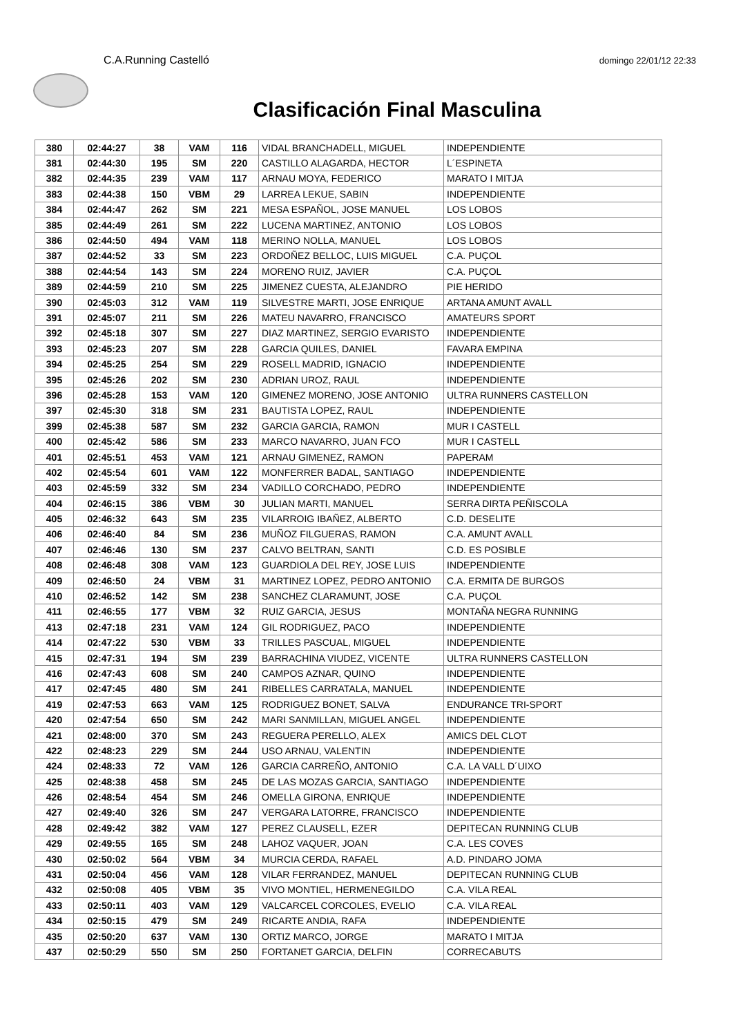C.A.Running Castelló domingo 22/01/12 22:33
Clasificación Final Masculina
| 380 | 02:44:27 | 38 | VAM | 116 | VIDAL BRANCHADELL, MIGUEL | INDEPENDIENTE |
| 381 | 02:44:30 | 195 | SM | 220 | CASTILLO ALAGARDA, HECTOR | L´ESPINETA |
| 382 | 02:44:35 | 239 | VAM | 117 | ARNAU MOYA, FEDERICO | MARATO I MITJA |
| 383 | 02:44:38 | 150 | VBM | 29 | LARREA LEKUE, SABIN | INDEPENDIENTE |
| 384 | 02:44:47 | 262 | SM | 221 | MESA ESPAÑOL, JOSE MANUEL | LOS LOBOS |
| 385 | 02:44:49 | 261 | SM | 222 | LUCENA MARTINEZ, ANTONIO | LOS LOBOS |
| 386 | 02:44:50 | 494 | VAM | 118 | MERINO NOLLA, MANUEL | LOS LOBOS |
| 387 | 02:44:52 | 33 | SM | 223 | ORDOÑEZ BELLOC, LUIS MIGUEL | C.A. PUÇOL |
| 388 | 02:44:54 | 143 | SM | 224 | MORENO RUIZ, JAVIER | C.A. PUÇOL |
| 389 | 02:44:59 | 210 | SM | 225 | JIMENEZ CUESTA, ALEJANDRO | PIE HERIDO |
| 390 | 02:45:03 | 312 | VAM | 119 | SILVESTRE MARTI, JOSE ENRIQUE | ARTANA AMUNT AVALL |
| 391 | 02:45:07 | 211 | SM | 226 | MATEU NAVARRO, FRANCISCO | AMATEURS SPORT |
| 392 | 02:45:18 | 307 | SM | 227 | DIAZ MARTINEZ, SERGIO EVARISTO | INDEPENDIENTE |
| 393 | 02:45:23 | 207 | SM | 228 | GARCIA QUILES, DANIEL | FAVARA EMPINA |
| 394 | 02:45:25 | 254 | SM | 229 | ROSELL MADRID, IGNACIO | INDEPENDIENTE |
| 395 | 02:45:26 | 202 | SM | 230 | ADRIAN UROZ, RAUL | INDEPENDIENTE |
| 396 | 02:45:28 | 153 | VAM | 120 | GIMENEZ MORENO, JOSE ANTONIO | ULTRA RUNNERS CASTELLON |
| 397 | 02:45:30 | 318 | SM | 231 | BAUTISTA LOPEZ, RAUL | INDEPENDIENTE |
| 399 | 02:45:38 | 587 | SM | 232 | GARCIA GARCIA, RAMON | MUR I CASTELL |
| 400 | 02:45:42 | 586 | SM | 233 | MARCO NAVARRO, JUAN FCO | MUR I CASTELL |
| 401 | 02:45:51 | 453 | VAM | 121 | ARNAU GIMENEZ, RAMON | PAPERAM |
| 402 | 02:45:54 | 601 | VAM | 122 | MONFERRER BADAL, SANTIAGO | INDEPENDIENTE |
| 403 | 02:45:59 | 332 | SM | 234 | VADILLO CORCHADO, PEDRO | INDEPENDIENTE |
| 404 | 02:46:15 | 386 | VBM | 30 | JULIAN MARTI, MANUEL | SERRA DIRTA PEÑISCOLA |
| 405 | 02:46:32 | 643 | SM | 235 | VILARROIG IBAÑEZ, ALBERTO | C.D. DESELITE |
| 406 | 02:46:40 | 84 | SM | 236 | MUÑOZ FILGUERAS, RAMON | C.A. AMUNT AVALL |
| 407 | 02:46:46 | 130 | SM | 237 | CALVO BELTRAN, SANTI | C.D. ES POSIBLE |
| 408 | 02:46:48 | 308 | VAM | 123 | GUARDIOLA DEL REY, JOSE LUIS | INDEPENDIENTE |
| 409 | 02:46:50 | 24 | VBM | 31 | MARTINEZ LOPEZ, PEDRO ANTONIO | C.A. ERMITA DE BURGOS |
| 410 | 02:46:52 | 142 | SM | 238 | SANCHEZ CLARAMUNT, JOSE | C.A. PUÇOL |
| 411 | 02:46:55 | 177 | VBM | 32 | RUIZ GARCIA, JESUS | MONTAÑA NEGRA RUNNING |
| 413 | 02:47:18 | 231 | VAM | 124 | GIL RODRIGUEZ, PACO | INDEPENDIENTE |
| 414 | 02:47:22 | 530 | VBM | 33 | TRILLES PASCUAL, MIGUEL | INDEPENDIENTE |
| 415 | 02:47:31 | 194 | SM | 239 | BARRACHINA VIUDEZ, VICENTE | ULTRA RUNNERS CASTELLON |
| 416 | 02:47:43 | 608 | SM | 240 | CAMPOS AZNAR, QUINO | INDEPENDIENTE |
| 417 | 02:47:45 | 480 | SM | 241 | RIBELLES CARRATALA, MANUEL | INDEPENDIENTE |
| 419 | 02:47:53 | 663 | VAM | 125 | RODRIGUEZ BONET, SALVA | ENDURANCE TRI-SPORT |
| 420 | 02:47:54 | 650 | SM | 242 | MARI SANMILLAN, MIGUEL ANGEL | INDEPENDIENTE |
| 421 | 02:48:00 | 370 | SM | 243 | REGUERA PERELLO, ALEX | AMICS DEL CLOT |
| 422 | 02:48:23 | 229 | SM | 244 | USO ARNAU, VALENTIN | INDEPENDIENTE |
| 424 | 02:48:33 | 72 | VAM | 126 | GARCIA CARREÑO, ANTONIO | C.A. LA VALL D´UIXO |
| 425 | 02:48:38 | 458 | SM | 245 | DE LAS MOZAS GARCIA, SANTIAGO | INDEPENDIENTE |
| 426 | 02:48:54 | 454 | SM | 246 | OMELLA GIRONA, ENRIQUE | INDEPENDIENTE |
| 427 | 02:49:40 | 326 | SM | 247 | VERGARA LATORRE, FRANCISCO | INDEPENDIENTE |
| 428 | 02:49:42 | 382 | VAM | 127 | PEREZ CLAUSELL, EZER | DEPITECAN RUNNING CLUB |
| 429 | 02:49:55 | 165 | SM | 248 | LAHOZ VAQUER, JOAN | C.A. LES COVES |
| 430 | 02:50:02 | 564 | VBM | 34 | MURCIA CERDA, RAFAEL | A.D. PINDARO JOMA |
| 431 | 02:50:04 | 456 | VAM | 128 | VILAR FERRANDEZ, MANUEL | DEPITECAN RUNNING CLUB |
| 432 | 02:50:08 | 405 | VBM | 35 | VIVO MONTIEL, HERMENEGILDO | C.A. VILA REAL |
| 433 | 02:50:11 | 403 | VAM | 129 | VALCARCEL CORCOLES, EVELIO | C.A. VILA REAL |
| 434 | 02:50:15 | 479 | SM | 249 | RICARTE ANDIA, RAFA | INDEPENDIENTE |
| 435 | 02:50:20 | 637 | VAM | 130 | ORTIZ MARCO, JORGE | MARATO I MITJA |
| 437 | 02:50:29 | 550 | SM | 250 | FORTANET GARCIA, DELFIN | CORRECABUTS |